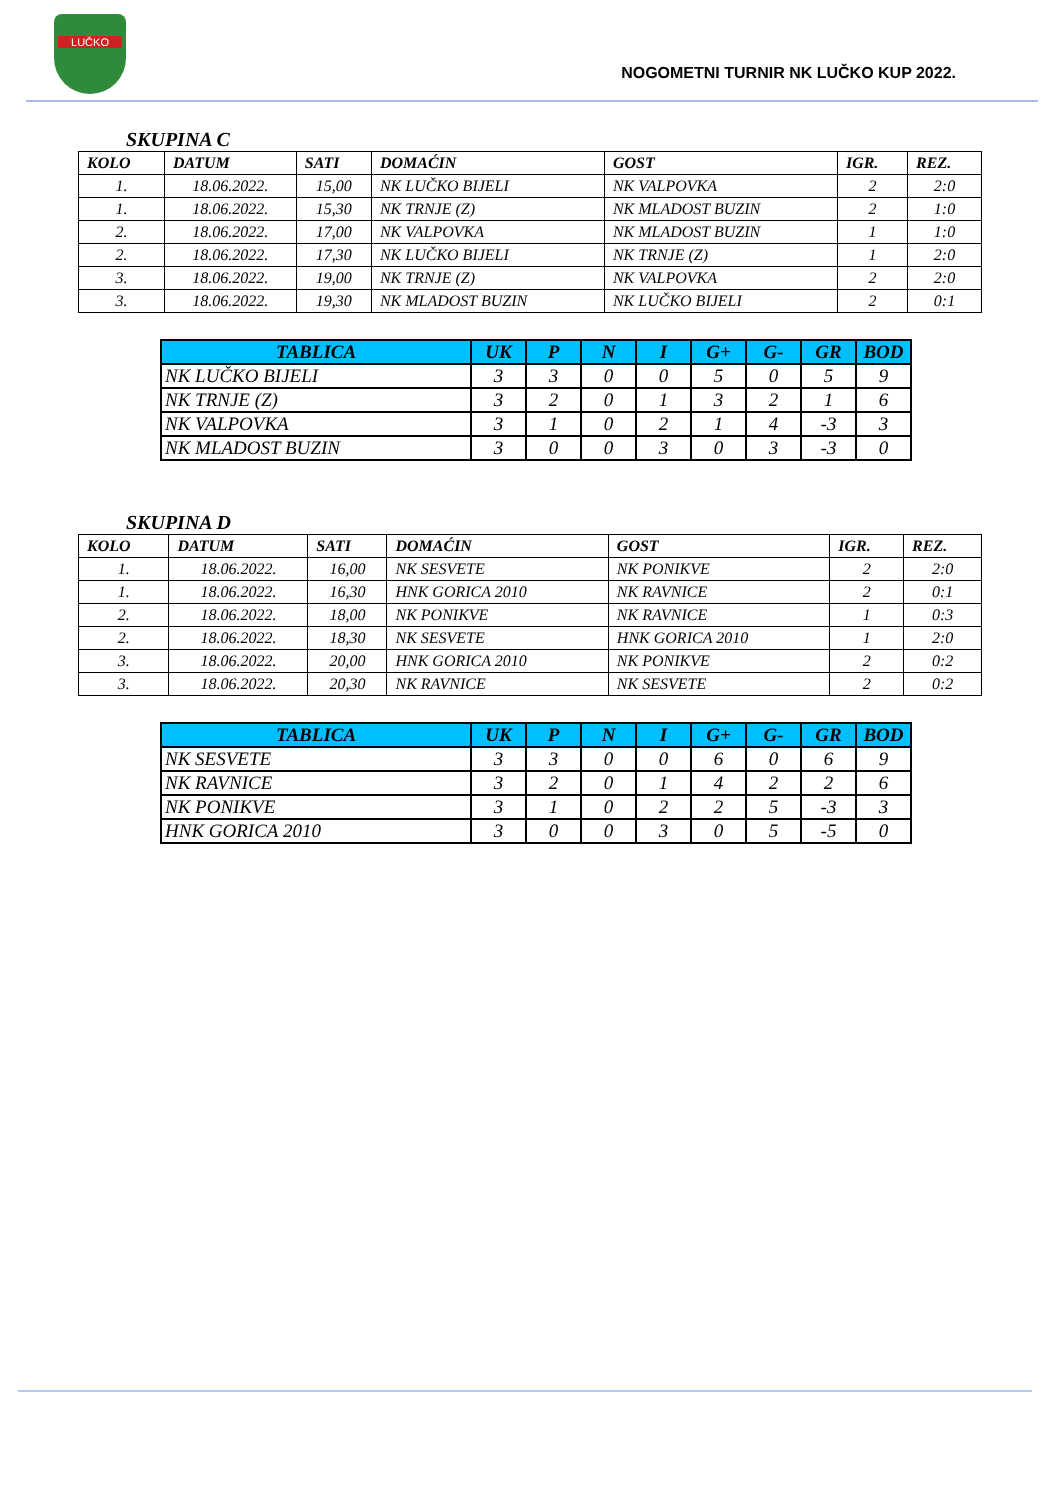LUČKO
NOGOMETNI TURNIR NK LUČKO KUP 2022.
SKUPINA C
| KOLO | DATUM | SATI | DOMAĆIN | GOST | IGR. | REZ. |
| --- | --- | --- | --- | --- | --- | --- |
| 1. | 18.06.2022. | 15,00 | NK LUČKO BIJELI | NK VALPOVKA | 2 | 2:0 |
| 1. | 18.06.2022. | 15,30 | NK TRNJE (Z) | NK MLADOST BUZIN | 2 | 1:0 |
| 2. | 18.06.2022. | 17,00 | NK VALPOVKA | NK MLADOST BUZIN | 1 | 1:0 |
| 2. | 18.06.2022. | 17,30 | NK LUČKO BIJELI | NK TRNJE (Z) | 1 | 2:0 |
| 3. | 18.06.2022. | 19,00 | NK TRNJE (Z) | NK VALPOVKA | 2 | 2:0 |
| 3. | 18.06.2022. | 19,30 | NK MLADOST BUZIN | NK LUČKO BIJELI | 2 | 0:1 |
| TABLICA | UK | P | N | I | G+ | G- | GR | BOD |
| --- | --- | --- | --- | --- | --- | --- | --- | --- |
| NK LUČKO BIJELI | 3 | 3 | 0 | 0 | 5 | 0 | 5 | 9 |
| NK TRNJE (Z) | 3 | 2 | 0 | 1 | 3 | 2 | 1 | 6 |
| NK VALPOVKA | 3 | 1 | 0 | 2 | 1 | 4 | -3 | 3 |
| NK MLADOST BUZIN | 3 | 0 | 0 | 3 | 0 | 3 | -3 | 0 |
SKUPINA D
| KOLO | DATUM | SATI | DOMAĆIN | GOST | IGR. | REZ. |
| --- | --- | --- | --- | --- | --- | --- |
| 1. | 18.06.2022. | 16,00 | NK SESVETE | NK PONIKVE | 2 | 2:0 |
| 1. | 18.06.2022. | 16,30 | HNK GORICA 2010 | NK RAVNICE | 2 | 0:1 |
| 2. | 18.06.2022. | 18,00 | NK PONIKVE | NK RAVNICE | 1 | 0:3 |
| 2. | 18.06.2022. | 18,30 | NK SESVETE | HNK GORICA 2010 | 1 | 2:0 |
| 3. | 18.06.2022. | 20,00 | HNK GORICA 2010 | NK PONIKVE | 2 | 0:2 |
| 3. | 18.06.2022. | 20,30 | NK RAVNICE | NK SESVETE | 2 | 0:2 |
| TABLICA | UK | P | N | I | G+ | G- | GR | BOD |
| --- | --- | --- | --- | --- | --- | --- | --- | --- |
| NK SESVETE | 3 | 3 | 0 | 0 | 6 | 0 | 6 | 9 |
| NK RAVNICE | 3 | 2 | 0 | 1 | 4 | 2 | 2 | 6 |
| NK PONIKVE | 3 | 1 | 0 | 2 | 2 | 5 | -3 | 3 |
| HNK GORICA 2010 | 3 | 0 | 0 | 3 | 0 | 5 | -5 | 0 |